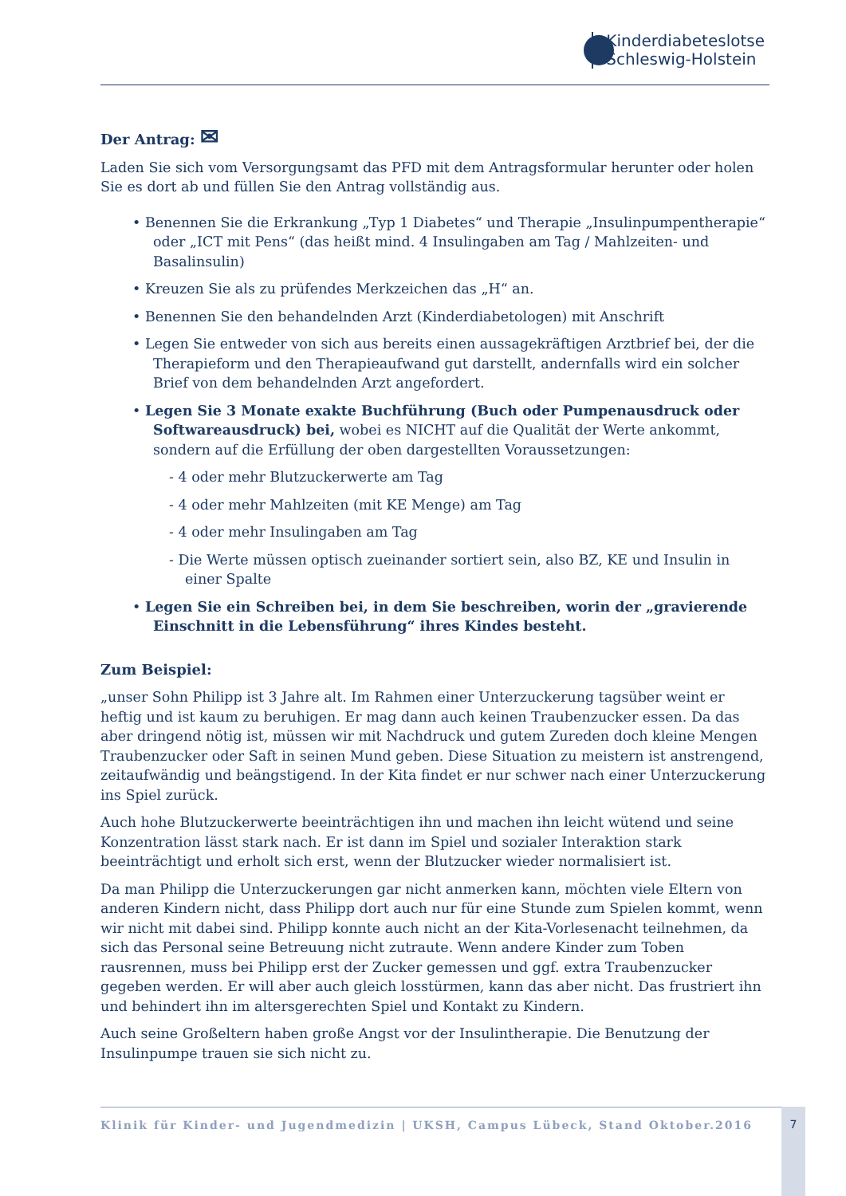Kinderdiabeteslotse
Schleswig-Holstein
Der Antrag: ✉
Laden Sie sich vom Versorgungsamt das PFD mit dem Antragsformular herunter oder holen Sie es dort ab und füllen Sie den Antrag vollständig aus.
• Benennen Sie die Erkrankung „Typ 1 Diabetes“ und Therapie „Insulinpumpentherapie“ oder „ICT mit Pens“ (das heißt mind. 4 Insulingaben am Tag / Mahlzeiten- und Basalinsulin)
• Kreuzen Sie als zu prüfendes Merkzeichen das „H“ an.
• Benennen Sie den behandelnden Arzt (Kinderdiabetologen) mit Anschrift
• Legen Sie entweder von sich aus bereits einen aussagekräftigen Arztbrief bei, der die Therapieform und den Therapieaufwand gut darstellt, andernfalls wird ein solcher Brief von dem behandelnden Arzt angefordert.
• Legen Sie 3 Monate exakte Buchführung (Buch oder Pumpenausdruck oder Softwareausdruck) bei, wobei es NICHT auf die Qualität der Werte ankommt, sondern auf die Erfüllung der oben dargestellten Voraussetzungen:
- 4 oder mehr Blutzuckerwerte am Tag
- 4 oder mehr Mahlzeiten (mit KE Menge) am Tag
- 4 oder mehr Insulingaben am Tag
- Die Werte müssen optisch zueinander sortiert sein, also BZ, KE und Insulin in einer Spalte
• Legen Sie ein Schreiben bei, in dem Sie beschreiben, worin der „gravierende Einschnitt in die Lebensführung“ ihres Kindes besteht.
Zum Beispiel:
„unser Sohn Philipp ist 3 Jahre alt. Im Rahmen einer Unterzuckerung tagsüber weint er heftig und ist kaum zu beruhigen. Er mag dann auch keinen Traubenzucker essen. Da das aber dringend nötig ist, müssen wir mit Nachdruck und gutem Zureden doch kleine Mengen Traubenzucker oder Saft in seinen Mund geben. Diese Situation zu meistern ist anstrengend, zeitaufwändig und beängstigend. In der Kita findet er nur schwer nach einer Unterzuckerung ins Spiel zurück.
Auch hohe Blutzuckerwerte beeinträchtigen ihn und machen ihn leicht wütend und seine Konzentration lässt stark nach. Er ist dann im Spiel und sozialer Interaktion stark beeinträchtigt und erholt sich erst, wenn der Blutzucker wieder normalisiert ist.
Da man Philipp die Unterzuckerungen gar nicht anmerken kann, möchten viele Eltern von anderen Kindern nicht, dass Philipp dort auch nur für eine Stunde zum Spielen kommt, wenn wir nicht mit dabei sind. Philipp konnte auch nicht an der Kita-Vorlesenacht teilnehmen, da sich das Personal seine Betreuung nicht zutraute. Wenn andere Kinder zum Toben rausrennen, muss bei Philipp erst der Zucker gemessen und ggf. extra Traubenzucker gegeben werden. Er will aber auch gleich losstürmen, kann das aber nicht. Das frustriert ihn und behindert ihn im altersgerechten Spiel und Kontakt zu Kindern.
Auch seine Großeltern haben große Angst vor der Insulintherapie. Die Benutzung der Insulinpumpe trauen sie sich nicht zu.
Klinik für Kinder- und Jugendmedizin | UKSH, Campus Lübeck, Stand Oktober.2016 7